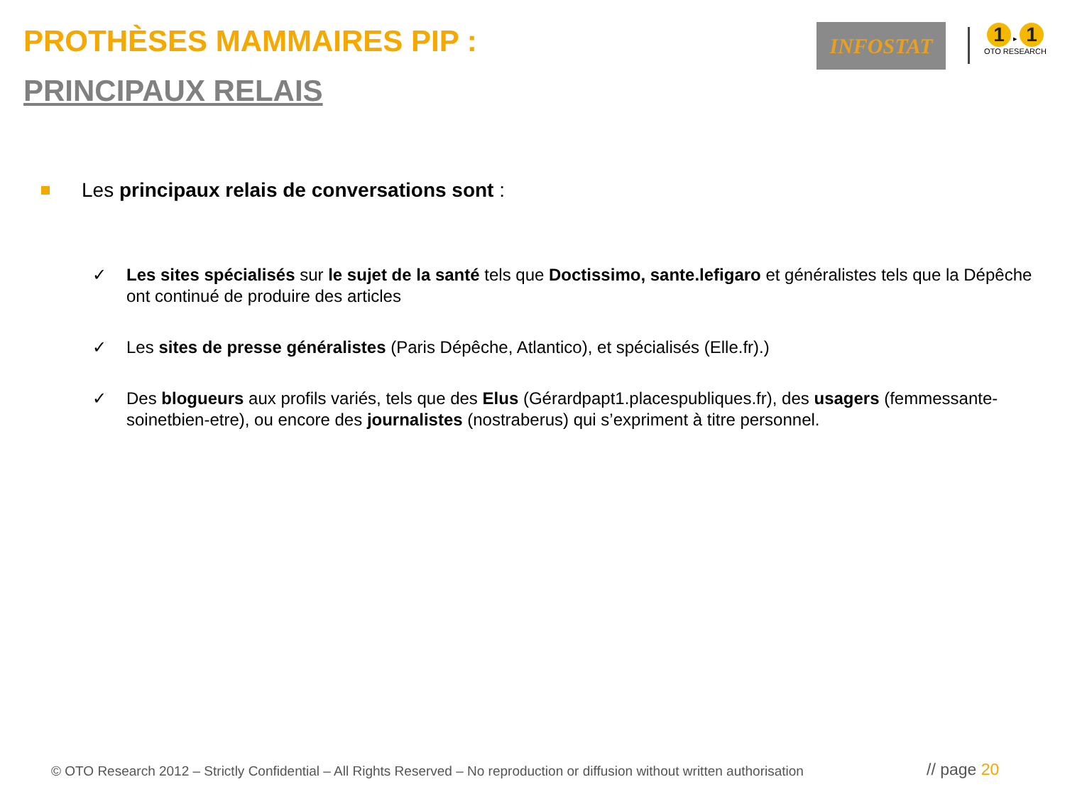PROTHÈSES MAMMAIRES PIP :
PRINCIPAUX RELAIS
INFOSTAT
1 ▸ 1
OTO RESEARCH
Les principaux relais de conversations sont :
✓ Les sites spécialisés sur le sujet de la santé tels que Doctissimo, sante.lefigaro et généralistes tels que la Dépêche ont continué de produire des articles
✓ Les sites de presse généralistes (Paris Dépêche, Atlantico), et spécialisés (Elle.fr).)
✓ Des blogueurs aux profils variés, tels que des Elus (Gérardpapt1.placespubliques.fr), des usagers (femmessante-soinetbien-etre), ou encore des journalistes (nostraberus) qui s’expriment à titre personnel.
© OTO Research 2012 – Strictly Confidential – All Rights Reserved – No reproduction or diffusion without written authorisation
// page 20